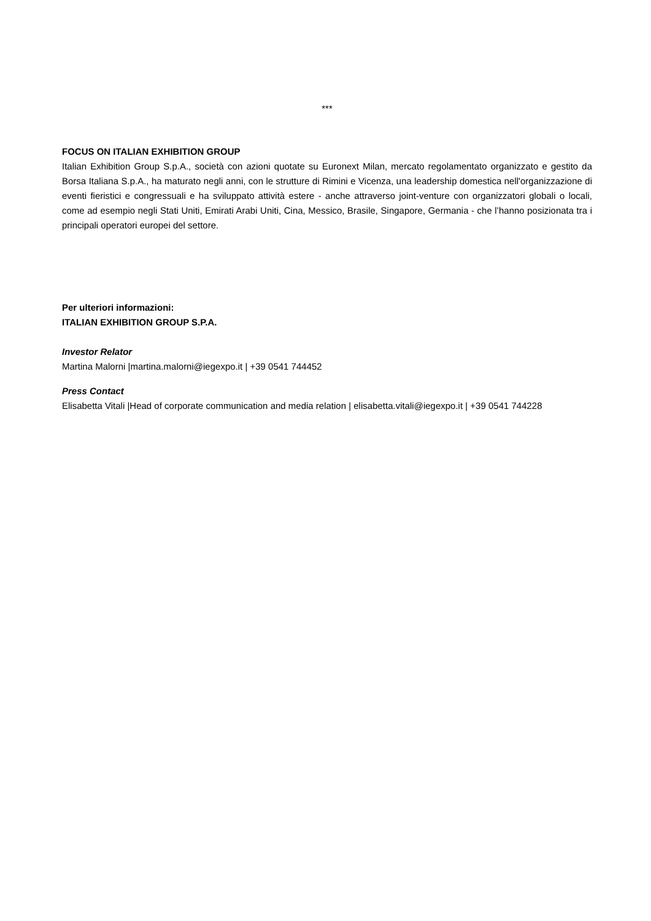***
FOCUS ON ITALIAN EXHIBITION GROUP
Italian Exhibition Group S.p.A., società con azioni quotate su Euronext Milan, mercato regolamentato organizzato e gestito da Borsa Italiana S.p.A., ha maturato negli anni, con le strutture di Rimini e Vicenza, una leadership domestica nell'organizzazione di eventi fieristici e congressuali e ha sviluppato attività estere - anche attraverso joint-venture con organizzatori globali o locali, come ad esempio negli Stati Uniti, Emirati Arabi Uniti, Cina, Messico, Brasile, Singapore, Germania - che l’hanno posizionata tra i principali operatori europei del settore.
Per ulteriori informazioni:
ITALIAN EXHIBITION GROUP S.P.A.
Investor Relator
Martina Malorni |martina.malorni@iegexpo.it | +39 0541 744452
Press Contact
Elisabetta Vitali |Head of corporate communication and media relation | elisabetta.vitali@iegexpo.it | +39 0541 744228